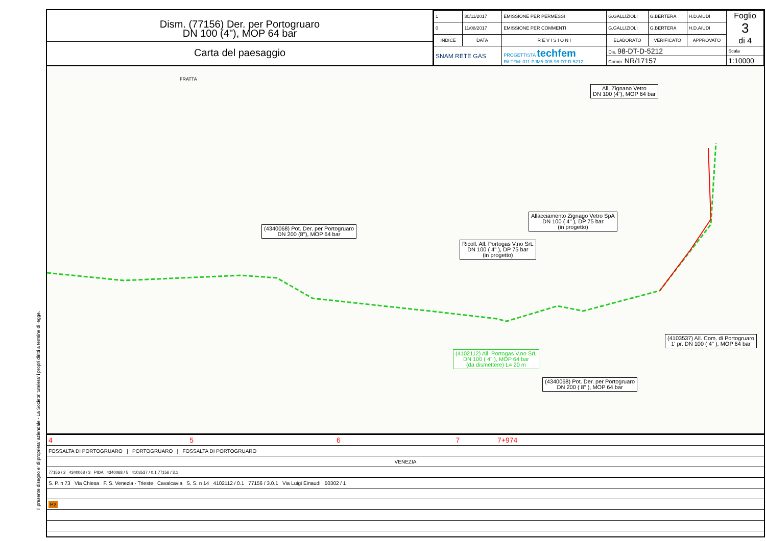Il presente disegno e' di proprieta' aziendale - La Societa' tutelera' i propri diritti a termine di legge.
Dism. (77156) Der. per Portogruaro
DN 100 (4"), MOP 64 bar
Carta del paesaggio
| 1 | 30/11/2017 | EMISSIONE PER PERMESSI | G.GALLIZIOLI | G.BERTERA | H.D.AIUDI | Foglio 3 di 4 |
| 0 | 11/08/2017 | EMISSIONE PER COMMENTI | G.GALLIZIOLI | G.BERTERA | H.D.AIUDI | |
| INDICE | DATA | R E V I S I O N I | ELABORATO | VERIFICATO | APPROVATO | |
| SNAM RETE GAS | | PROGETTISTA techfem Rif.TFM: 011-PJM5-005-98-DT-D-5212 | Dis. 98-DT-D-5212 | | | Scala |
| | | | Comm. NR/17157 | | | 1:10000 |
All. Zignano Vetro
DN 100 (4"), MOP 64 bar
(4340068) Pot. Der. per Portogruaro
DN 200 (8"), MOP 64 bar
Allacciamento Zignago Vetro SpA
DN 100 ( 4" ), DP 75 bar
(in progetto)
Ricoll. All. Portogas V.no SrL
DN 100 ( 4" ), DP 75 bar
(in progetto)
(4103537) All. Com. di Portogruaro
1' pr. DN 100 ( 4" ), MOP 64 bar
(4102112) All. Portogas V.no SrL
DN 100 ( 4" ), MOP 64 bar
(da dismettere) L= 20 m
(4340068) Pot. Der. per Portogruaro
DN 200 ( 8" ), MOP 64 bar
FRATTA
| 4 5 6 7 7+974 |
| FOSSALTA DI PORTOGRUARO / PORTOGRUARO / FOSSALTA DI PORTOGRUARO |
| VENEZIA |
| 77156 / 2 4340068 / 3 PIDA 4340068 / 5 4103537 / 0.1 77156 / 3.1 |
| S. P. n 73 Via Chiesa F. S. Venezia - Trieste Cavalcavia S. S. n 14 4102112 / 0.1 77156 / 3.0.1 Via Luigi Einaudi 50302 / 1 |
| P2 |